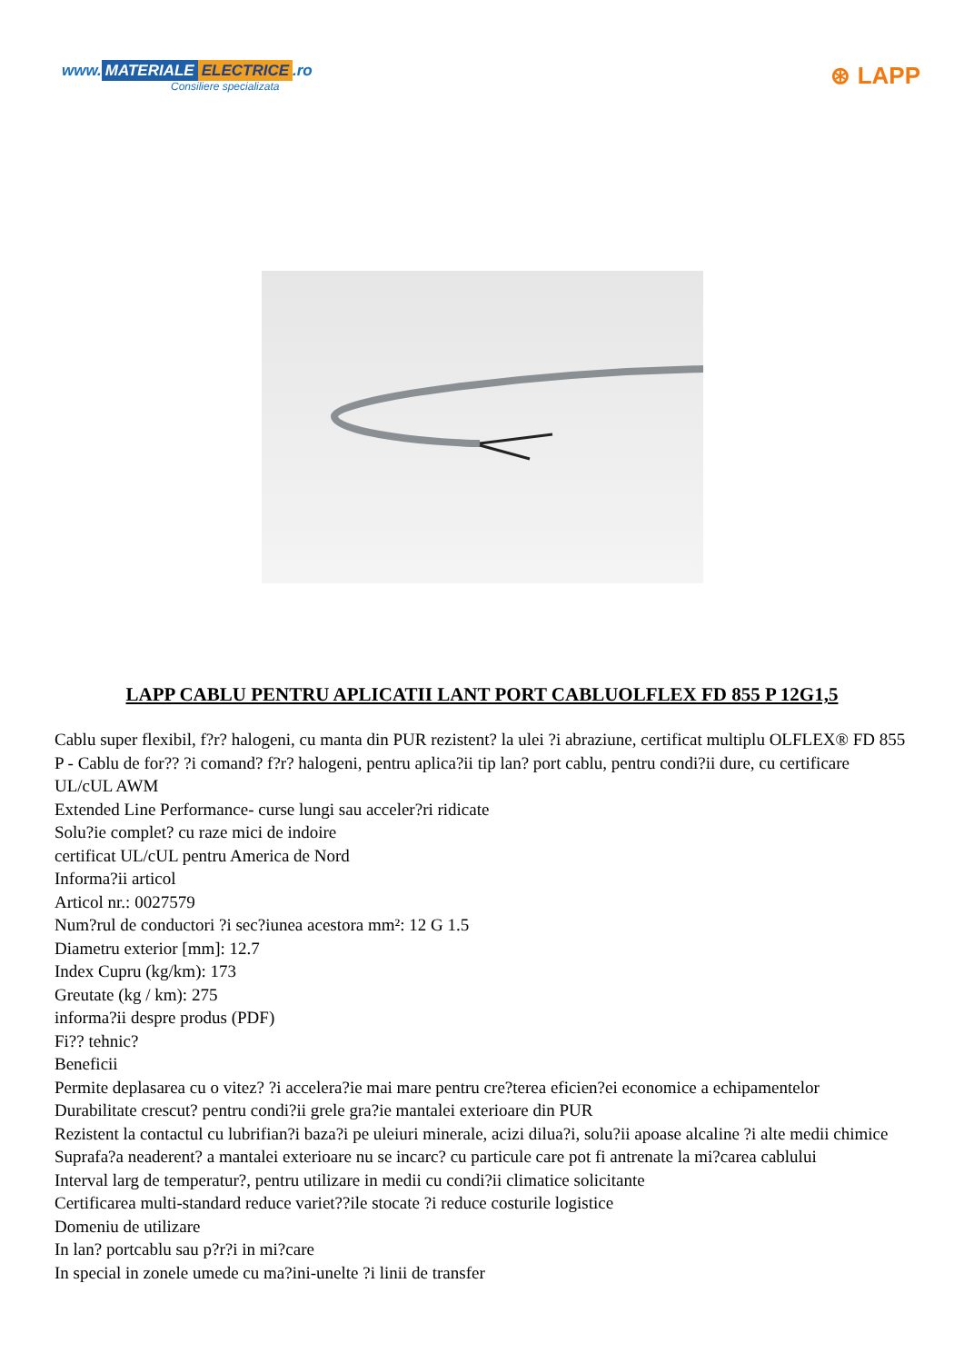www. MATERIALE ELECTRICE.ro
Consiliere specializata
⊛ LAPP
LAPP CABLU PENTRU APLICATII LANT PORT CABLUOLFLEX FD 855 P 12G1,5
Cablu super flexibil, f?r? halogeni, cu manta din PUR rezistent? la ulei ?i abraziune, certificat multiplu OLFLEX® FD 855 P - Cablu de for?? ?i comand? f?r? halogeni, pentru aplica?ii tip lan? port cablu, pentru condi?ii dure, cu certificare UL/cUL AWM
Extended Line Performance- curse lungi sau acceler?ri ridicate
Solu?ie complet? cu raze mici de indoire
certificat UL/cUL pentru America de Nord
Informa?ii articol
Articol nr.: 0027579
Num?rul de conductori ?i sec?iunea acestora mm²: 12 G 1.5
Diametru exterior [mm]: 12.7
Index Cupru (kg/km): 173
Greutate (kg / km): 275
informa?ii despre produs (PDF)
Fi?? tehnic?
Beneficii
Permite deplasarea cu o vitez? ?i accelera?ie mai mare pentru cre?terea eficien?ei economice a echipamentelor
Durabilitate crescut? pentru condi?ii grele gra?ie mantalei exterioare din PUR
Rezistent la contactul cu lubrifian?i baza?i pe uleiuri minerale, acizi dilua?i, solu?ii apoase alcaline ?i alte medii chimice
Suprafa?a neaderent? a mantalei exterioare nu se incarc? cu particule care pot fi antrenate la mi?carea cablului
Interval larg de temperatur?, pentru utilizare in medii cu condi?ii climatice solicitante
Certificarea multi-standard reduce variet??ile stocate ?i reduce costurile logistice
Domeniu de utilizare
In lan? portcablu sau p?r?i in mi?care
In special in zonele umede cu ma?ini-unelte ?i linii de transfer